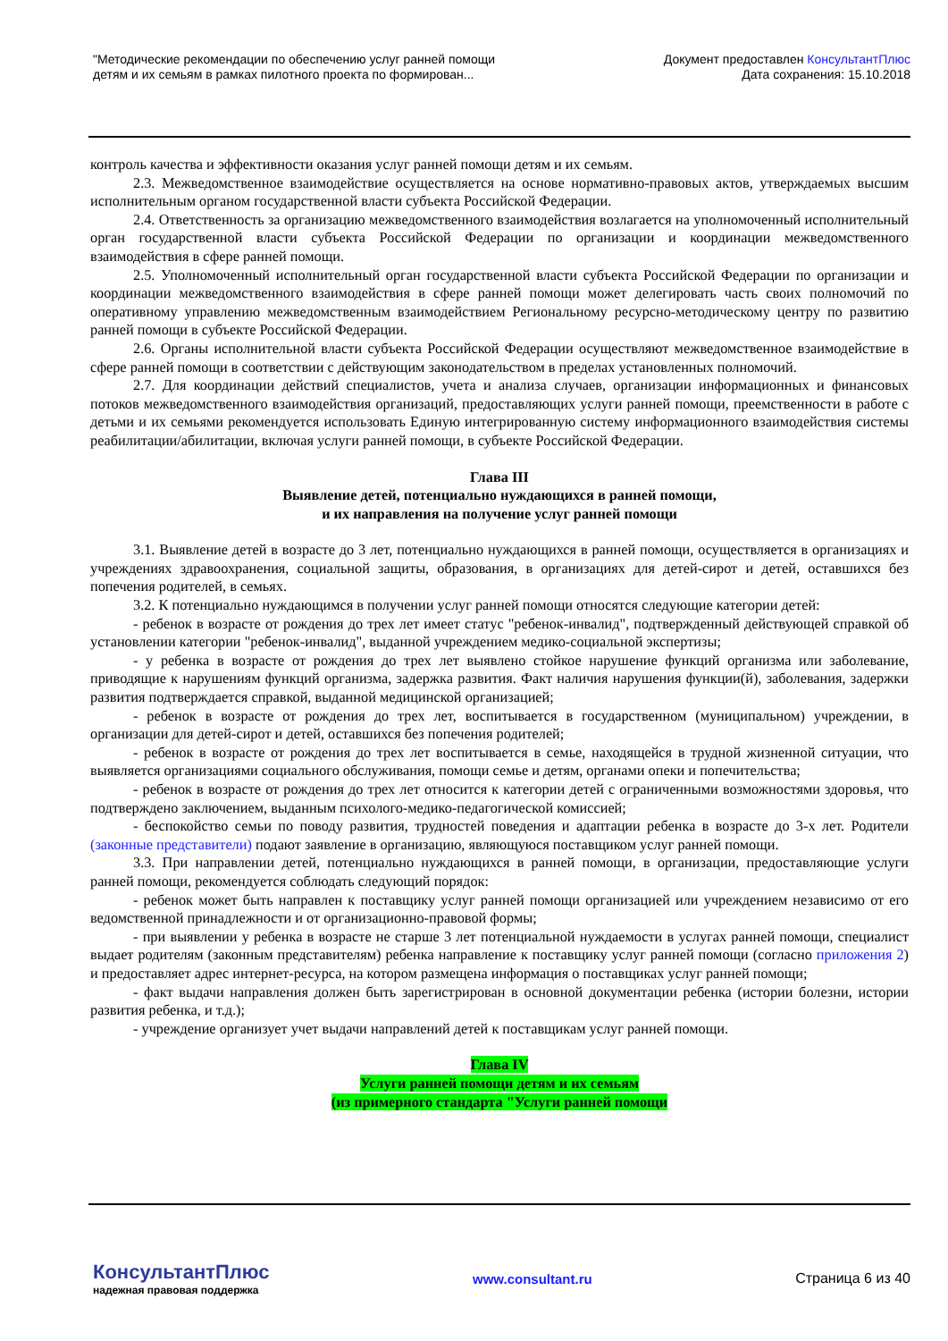"Методические рекомендации по обеспечению услуг ранней помощи
детям и их семьям в рамках пилотного проекта по формирован...
Документ предоставлен КонсультантПлюс
Дата сохранения: 15.10.2018
контроль качества и эффективности оказания услуг ранней помощи детям и их семьям.
2.3. Межведомственное взаимодействие осуществляется на основе нормативно-правовых актов, утверждаемых высшим исполнительным органом государственной власти субъекта Российской Федерации.
2.4. Ответственность за организацию межведомственного взаимодействия возлагается на уполномоченный исполнительный орган государственной власти субъекта Российской Федерации по организации и координации межведомственного взаимодействия в сфере ранней помощи.
2.5. Уполномоченный исполнительный орган государственной власти субъекта Российской Федерации по организации и координации межведомственного взаимодействия в сфере ранней помощи может делегировать часть своих полномочий по оперативному управлению межведомственным взаимодействием Региональному ресурсно-методическому центру по развитию ранней помощи в субъекте Российской Федерации.
2.6. Органы исполнительной власти субъекта Российской Федерации осуществляют межведомственное взаимодействие в сфере ранней помощи в соответствии с действующим законодательством в пределах установленных полномочий.
2.7. Для координации действий специалистов, учета и анализа случаев, организации информационных и финансовых потоков межведомственного взаимодействия организаций, предоставляющих услуги ранней помощи, преемственности в работе с детьми и их семьями рекомендуется использовать Единую интегрированную систему информационного взаимодействия системы реабилитации/абилитации, включая услуги ранней помощи, в субъекте Российской Федерации.
Глава III
Выявление детей, потенциально нуждающихся в ранней помощи,
и их направления на получение услуг ранней помощи
3.1. Выявление детей в возрасте до 3 лет, потенциально нуждающихся в ранней помощи, осуществляется в организациях и учреждениях здравоохранения, социальной защиты, образования, в организациях для детей-сирот и детей, оставшихся без попечения родителей, в семьях.
3.2. К потенциально нуждающимся в получении услуг ранней помощи относятся следующие категории детей:
- ребенок в возрасте от рождения до трех лет имеет статус "ребенок-инвалид", подтвержденный действующей справкой об установлении категории "ребенок-инвалид", выданной учреждением медико-социальной экспертизы;
- у ребенка в возрасте от рождения до трех лет выявлено стойкое нарушение функций организма или заболевание, приводящие к нарушениям функций организма, задержка развития. Факт наличия нарушения функции(й), заболевания, задержки развития подтверждается справкой, выданной медицинской организацией;
- ребенок в возрасте от рождения до трех лет, воспитывается в государственном (муниципальном) учреждении, в организации для детей-сирот и детей, оставшихся без попечения родителей;
- ребенок в возрасте от рождения до трех лет воспитывается в семье, находящейся в трудной жизненной ситуации, что выявляется организациями социального обслуживания, помощи семье и детям, органами опеки и попечительства;
- ребенок в возрасте от рождения до трех лет относится к категории детей с ограниченными возможностями здоровья, что подтверждено заключением, выданным психолого-медико-педагогической комиссией;
- беспокойство семьи по поводу развития, трудностей поведения и адаптации ребенка в возрасте до 3-х лет. Родители (законные представители) подают заявление в организацию, являющуюся поставщиком услуг ранней помощи.
3.3. При направлении детей, потенциально нуждающихся в ранней помощи, в организации, предоставляющие услуги ранней помощи, рекомендуется соблюдать следующий порядок:
- ребенок может быть направлен к поставщику услуг ранней помощи организацией или учреждением независимо от его ведомственной принадлежности и от организационно-правовой формы;
- при выявлении у ребенка в возрасте не старше 3 лет потенциальной нуждаемости в услугах ранней помощи, специалист выдает родителям (законным представителям) ребенка направление к поставщику услуг ранней помощи (согласно приложения 2) и предоставляет адрес интернет-ресурса, на котором размещена информация о поставщиках услуг ранней помощи;
- факт выдачи направления должен быть зарегистрирован в основной документации ребенка (истории болезни, истории развития ребенка, и т.д.);
- учреждение организует учет выдачи направлений детей к поставщикам услуг ранней помощи.
Глава IV
Услуги ранней помощи детям и их семьям
(из примерного стандарта "Услуги ранней помощи
КонсультантПлюс
надежная правовая поддержка
www.consultant.ru Страница 6 из 40